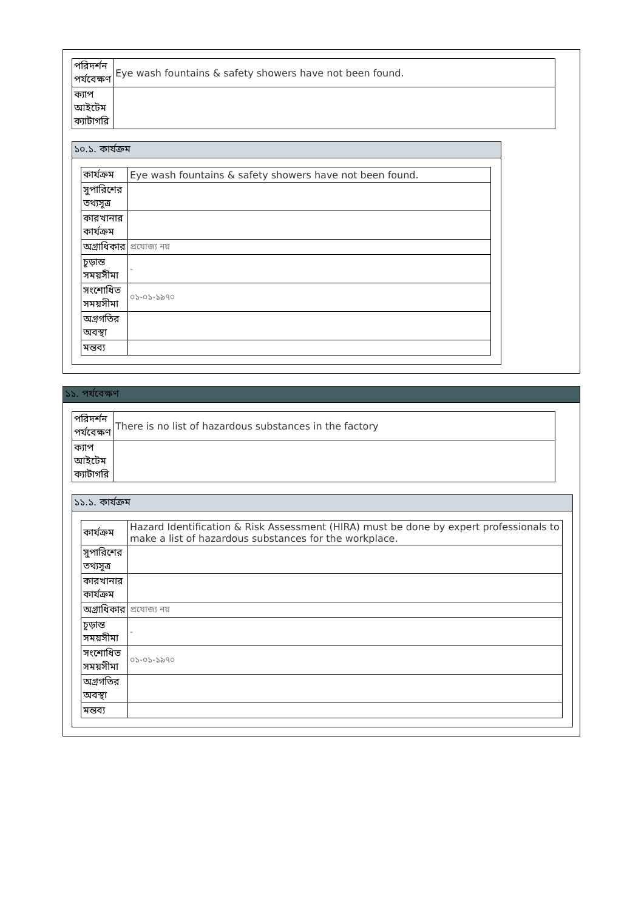| পরিদর্শন পর্যবেক্ষণ | Eye wash fountains & safety showers have not been found. |
| ক্যাপ আইটেম ক্যাটাগরি | |
১০.১. কার্যক্রম
| কার্যক্রম | Eye wash fountains & safety showers have not been found. |
| সুপারিশের তথ্যসূত্র | |
| কারখানার কার্যক্রম | |
| অগ্রাধিকার | প্রযোজ্য নয় |
| চূড়ান্ত সময়সীমা | - |
| সংশোধিত সময়সীমা | ০১-০১-১৯৭০ |
| অগ্রগতির অবস্থা | |
| মন্তব্য | |
১১. পর্যবেক্ষণ
| পরিদর্শন পর্যবেক্ষণ | There is no list of hazardous substances in the factory |
| ক্যাপ আইটেম ক্যাটাগরি | |
১১.১. কার্যক্রম
| কার্যক্রম | Hazard Identification & Risk Assessment (HIRA) must be done by expert professionals to make a list of hazardous substances for the workplace. |
| সুপারিশের তথ্যসূত্র | |
| কারখানার কার্যক্রম | |
| অগ্রাধিকার | প্রযোজ্য নয় |
| চূড়ান্ত সময়সীমা | - |
| সংশোধিত সময়সীমা | ০১-০১-১৯৭০ |
| অগ্রগতির অবস্থা | |
| মন্তব্য | |